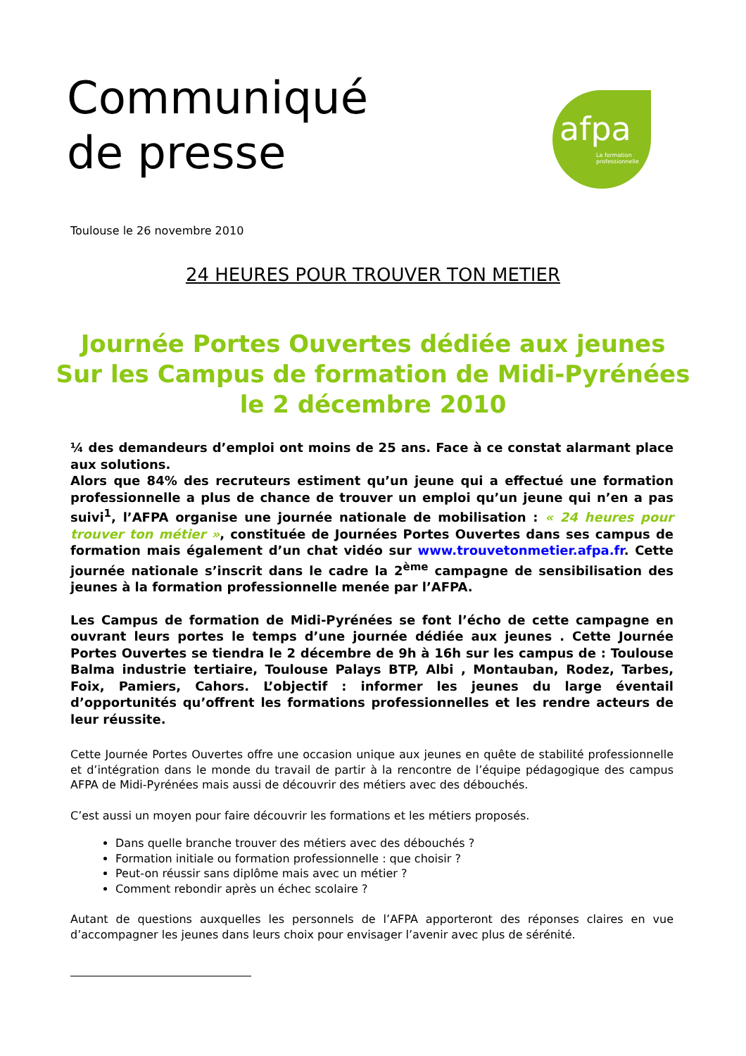Communiqué
de presse
afpa
La formation
professionnelle
Toulouse le 26 novembre 2010
24 HEURES POUR TROUVER TON METIER
Journée Portes Ouvertes dédiée aux jeunes
Sur les Campus de formation de Midi-Pyrénées
le 2 décembre 2010
¼ des demandeurs d’emploi ont moins de 25 ans. Face à ce constat alarmant place aux solutions.
Alors que 84% des recruteurs estiment qu’un jeune qui a effectué une formation professionnelle a plus de chance de trouver un emploi qu’un jeune qui n’en a pas suivi<sup>1</sup>, l’AFPA organise une journée nationale de mobilisation : « 24 heures pour trouver ton métier », constituée de Journées Portes Ouvertes dans ses campus de formation mais également d’un chat vidéo sur www.trouvetonmetier.afpa.fr. Cette journée nationale s’inscrit dans le cadre la 2<sup>ème</sup> campagne de sensibilisation des jeunes à la formation professionnelle menée par l’AFPA.
Les Campus de formation de Midi-Pyrénées se font l’écho de cette campagne en ouvrant leurs portes le temps d’une journée dédiée aux jeunes . Cette Journée Portes Ouvertes se tiendra le 2 décembre de 9h à 16h sur les campus de : Toulouse Balma industrie tertiaire, Toulouse Palays BTP, Albi , Montauban, Rodez, Tarbes, Foix, Pamiers, Cahors. L’objectif : informer les jeunes du large éventail d’opportunités qu’offrent les formations professionnelles et les rendre acteurs de leur réussite.
Cette Journée Portes Ouvertes offre une occasion unique aux jeunes en quête de stabilité professionnelle et d’intégration dans le monde du travail de partir à la rencontre de l’équipe pédagogique des campus AFPA de Midi-Pyrénées mais aussi de découvrir des métiers avec des débouchés.
C’est aussi un moyen pour faire découvrir les formations et les métiers proposés.
Dans quelle branche trouver des métiers avec des débouchés ?
Formation initiale ou formation professionnelle : que choisir ?
Peut-on réussir sans diplôme mais avec un métier ?
Comment rebondir après un échec scolaire ?
Autant de questions auxquelles les personnels de l’AFPA apporteront des réponses claires en vue d’accompagner les jeunes dans leurs choix pour envisager l’avenir avec plus de sérénité.